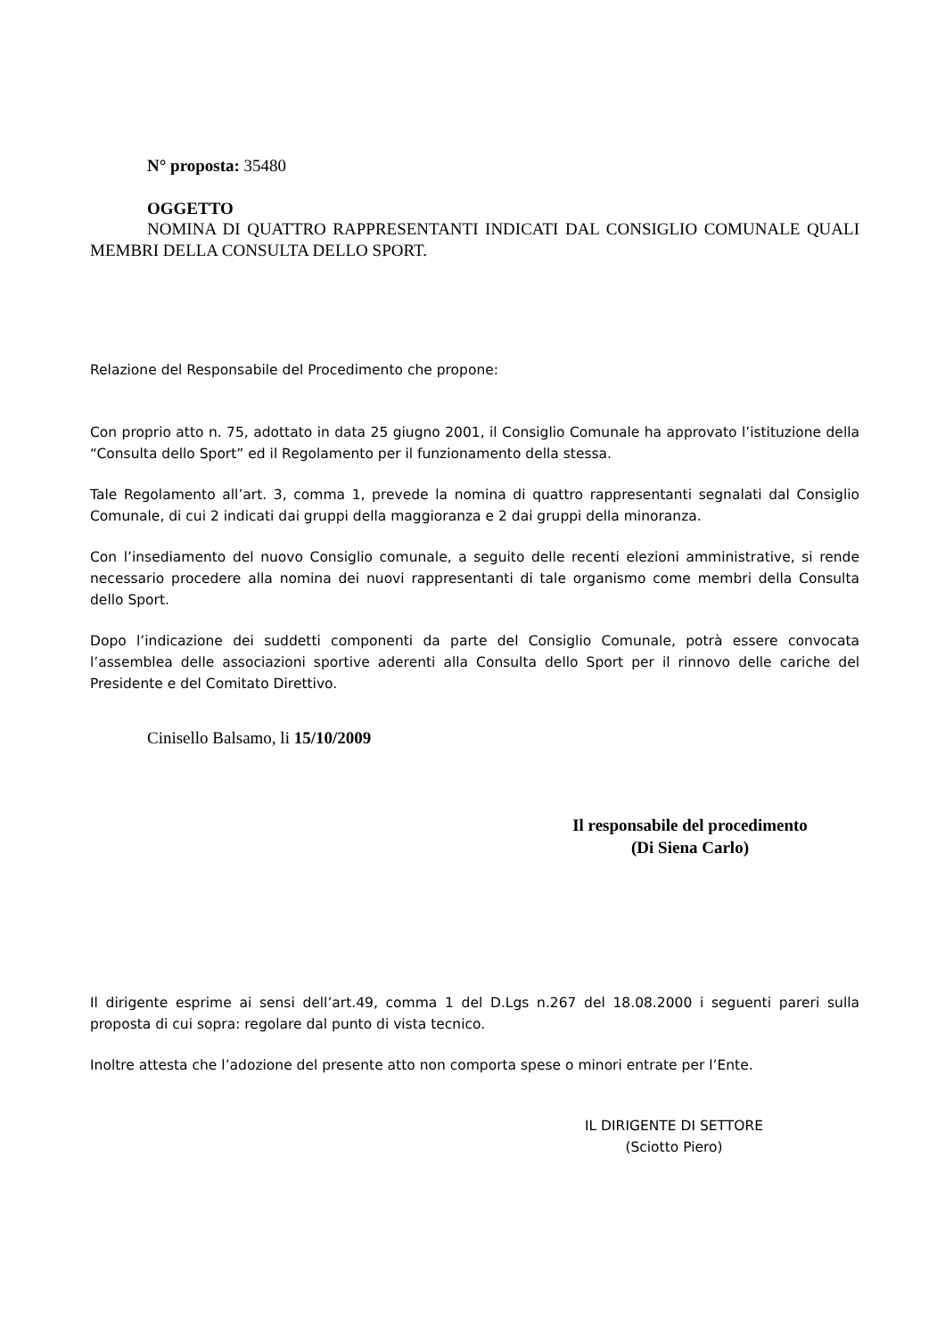N° proposta: 35480
OGGETTO
NOMINA DI QUATTRO RAPPRESENTANTI INDICATI DAL CONSIGLIO COMUNALE QUALI MEMBRI DELLA CONSULTA DELLO SPORT.
Relazione del Responsabile del Procedimento che propone:
Con proprio atto n. 75, adottato in data 25 giugno 2001, il Consiglio Comunale ha approvato l’istituzione della “Consulta dello Sport” ed il Regolamento per il funzionamento della stessa.
Tale Regolamento all’art. 3, comma 1, prevede la nomina di quattro rappresentanti segnalati dal Consiglio Comunale, di cui 2 indicati dai gruppi della maggioranza e 2 dai gruppi della minoranza.
Con l’insediamento del nuovo Consiglio comunale, a seguito delle recenti elezioni amministrative, si rende necessario procedere alla nomina dei nuovi rappresentanti di tale organismo come membri della Consulta dello Sport.
Dopo l’indicazione dei suddetti componenti da parte del Consiglio Comunale, potrà essere convocata l’assemblea delle associazioni sportive aderenti alla Consulta dello Sport per il rinnovo delle cariche del Presidente e del Comitato Direttivo.
Cinisello Balsamo, li 15/10/2009
Il responsabile del procedimento
(Di Siena Carlo)
Il dirigente esprime ai sensi dell’art.49, comma 1 del D.Lgs n.267 del 18.08.2000 i seguenti pareri sulla proposta di cui sopra: regolare dal punto di vista tecnico.
Inoltre attesta che l’adozione del presente atto non comporta spese o minori entrate per l’Ente.
IL DIRIGENTE DI SETTORE
(Sciotto Piero)